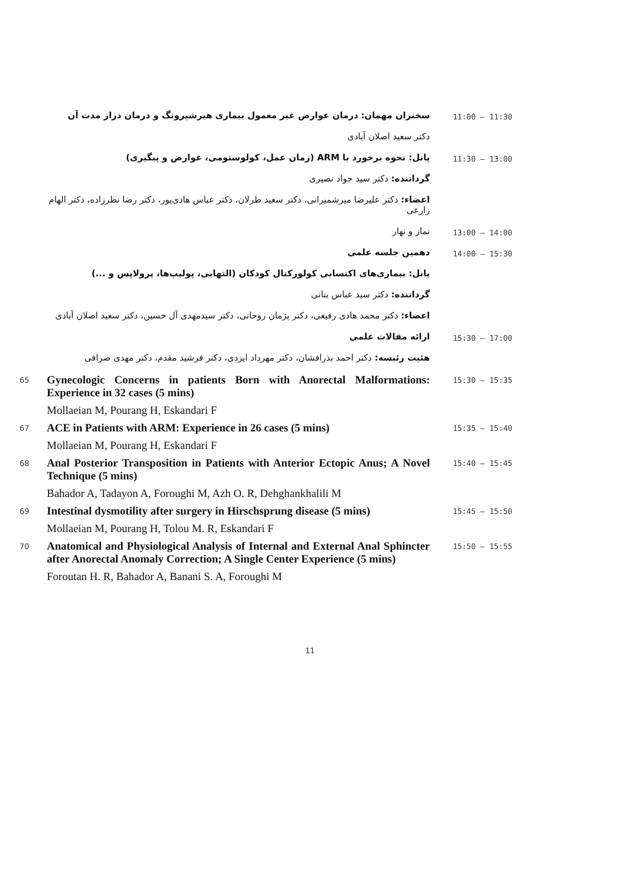سخنران مهمان: درمان عوارض غیر معمول بیماری هیرشپرونگ و درمان دراز مدت آن
11:00 – 11:30
دکتر سعید اصلان آبادی
پانل: نحوه برخورد با ARM (زمان عمل، کولوستومی، عوارض و پیگیری)
11:30 – 13:00
گرداننده: دکتر سید جواد نصیری
اعضاء: دکتر علیرضا میرشمیرانی، دکتر سعید طرلان، دکتر عباس هادی‌پور، دکتر رضا نظرزاده، دکتر الهام زارعی
نماز و نهار
13:00 – 14:00
دهمین جلسه علمی
14:00 – 15:30
پانل: بیماری‌های اکتسابی کولورکتال کودکان (التهابی، پولیپ‌ها، پرولاپس و ...)
گرداننده: دکتر سید عباس بنانی
اعضاء: دکتر محمد هادی رفیعی، دکتر پژمان روحانی، دکتر سیدمهدی آل حسین، دکتر سعید اصلان آبادی
ارائه مقالات علمی
15:30 – 17:00
هئیت رئیسه: دکتر احمد بذرافشان، دکتر مهرداد ایزدی، دکتر فرشید مقدم، دکتر مهدی صرافی
65
Gynecologic Concerns in patients Born with Anorectal Malformations: Experience in 32 cases (5 mins)
Mollaeian M, Pourang H, Eskandari F
15:30 – 15:35
67
ACE in Patients with ARM: Experience in 26 cases (5 mins)
Mollaeian M, Pourang H, Eskandari F
15:35 – 15:40
68
Anal Posterior Transposition in Patients with Anterior Ectopic Anus; A Novel Technique (5 mins)
Bahador A, Tadayon A, Foroughi M, Azh O. R, Dehghankhalili M
15:40 – 15:45
69
Intestinal dysmotility after surgery in Hirschsprung disease (5 mins)
Mollaeian M, Pourang H, Tolou M. R, Eskandari F
15:45 – 15:50
70
Anatomical and Physiological Analysis of Internal and External Anal Sphincter after Anorectal Anomaly Correction; A Single Center Experience (5 mins)
Foroutan H. R, Bahador A, Banani S. A, Foroughi M
15:50 – 15:55
11